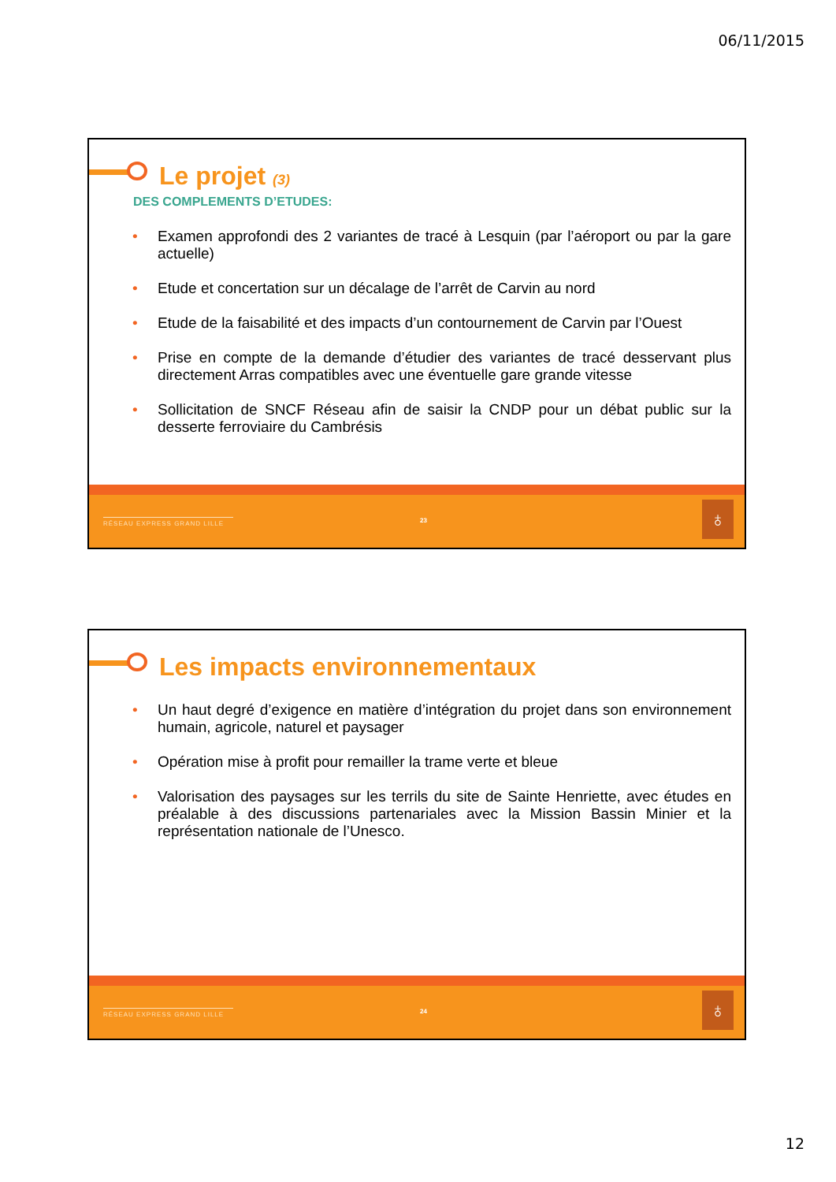06/11/2015
Le projet (3)
DES COMPLEMENTS D’ETUDES:
• Examen approfondi des 2 variantes de tracé à Lesquin (par l’aéroport ou par la gare actuelle)
• Etude et concertation sur un décalage de l’arrêt de Carvin au nord
• Etude de la faisabilité et des impacts d’un contournement de Carvin par l’Ouest
• Prise en compte de la demande d’étudier des variantes de tracé desservant plus directement Arras compatibles avec une éventuelle gare grande vitesse
• Sollicitation de SNCF Réseau afin de saisir la CNDP pour un débat public sur la desserte ferroviaire du Cambrésis
RÉSEAU EXPRESS GRAND LILLE 23 ♁
Les impacts environnementaux
• Un haut degré d’exigence en matière d’intégration du projet dans son environnement humain, agricole, naturel et paysager
• Opération mise à profit pour remailler la trame verte et bleue
• Valorisation des paysages sur les terrils du site de Sainte Henriette, avec études en préalable à des discussions partenariales avec la Mission Bassin Minier et la représentation nationale de l’Unesco.
RÉSEAU EXPRESS GRAND LILLE 24 ♁
12